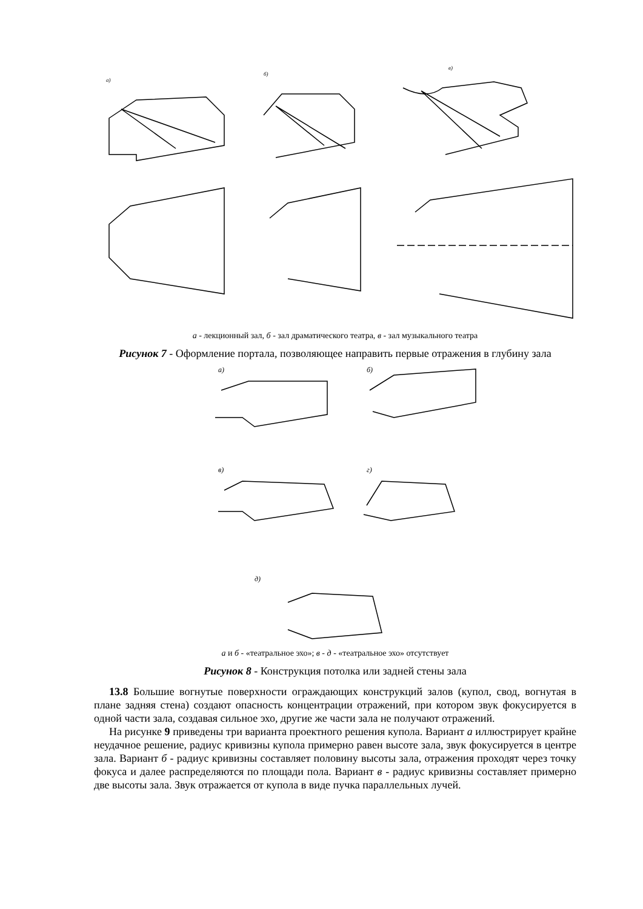а)
б)
в)
а - лекционный зал, б - зал драматического театра, в - зал музыкального театра
Рисунок 7 - Оформление портала, позволяющее направить первые отражения в глубину зала
а)
б)
в)
г)
д)
а и б - «театральное эхо»; в - д - «театральное эхо» отсутствует
Рисунок 8 - Конструкция потолка или задней стены зала
13.8 Большие вогнутые поверхности ограждающих конструкций залов (купол, свод, вогнутая в плане задняя стена) создают опасность концентрации отражений, при котором звук фокусируется в одной части зала, создавая сильное эхо, другие же части зала не получают отражений.
На рисунке 9 приведены три варианта проектного решения купола. Вариант а иллюстрирует крайне неудачное решение, радиус кривизны купола примерно равен высоте зала, звук фокусируется в центре зала. Вариант б - радиус кривизны составляет половину высоты зала, отражения проходят через точку фокуса и далее распределяются по площади пола. Вариант в - радиус кривизны составляет примерно две высоты зала. Звук отражается от купола в виде пучка параллельных лучей.